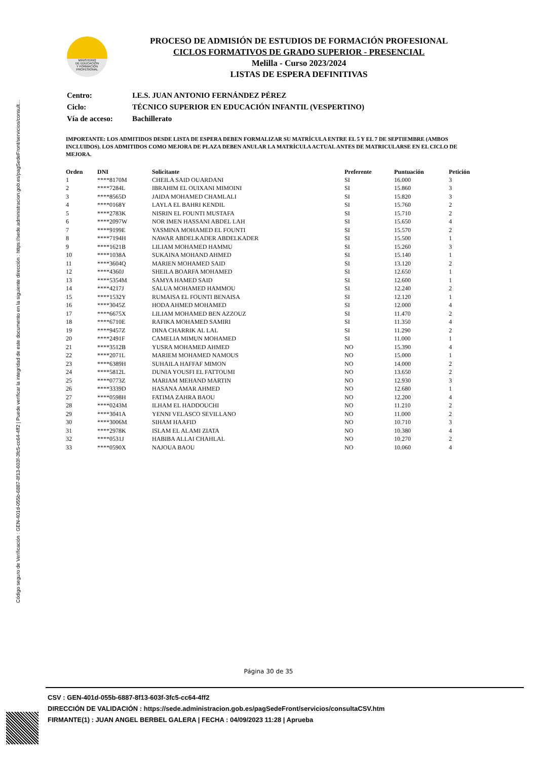Código seguro de Verificación : GEN-401d-055b-6887-8f13-603f-3fc5-cc64-4ff2 | Puede verificar la integridad de este documento en la siguiente dirección : https://sede.administracion.gob.es/pagSedeFront/servicios/consult...
MINISTERIO
DE EDUCACIÓN
Y FORMACIÓN
PROFESIONAL
PROCESO DE ADMISIÓN DE ESTUDIOS DE FORMACIÓN PROFESIONAL
CICLOS FORMATIVOS DE GRADO SUPERIOR - PRESENCIAL
Melilla - Curso 2023/2024
LISTAS DE ESPERA DEFINITIVAS
| Centro: | I.E.S. JUAN ANTONIO FERNÁNDEZ PÉREZ |
| Ciclo: | TÉCNICO SUPERIOR EN EDUCACIÓN INFANTIL (VESPERTINO) |
| Vía de acceso: | Bachillerato |
IMPORTANTE: LOS ADMITIDOS DESDE LISTA DE ESPERA DEBEN FORMALIZAR SU MATRÍCULA ENTRE EL 5 Y EL 7 DE SEPTIEMBRE (AMBOS INCLUIDOS). LOS ADMITIDOS COMO MEJORA DE PLAZA DEBEN ANULAR LA MATRÍCULA ACTUAL ANTES DE MATRICULARSE EN EL CICLO DE MEJORA.
| Orden | DNI | Solicitante | Preferente | Puntuación | Petición |
| --- | --- | --- | --- | --- | --- |
| 1 | ****8170M | CHEILA SAID OUARDANI | SI | 16.000 | 3 |
| 2 | ****7284L | IBRAHIM EL OUIXANI MIMOINI | SI | 15.860 | 3 |
| 3 | ****8565D | JAIDA MOHAMED CHAMLALI | SI | 15.820 | 3 |
| 4 | ****0168Y | LAYLA EL BAHRI KENDIL | SI | 15.760 | 2 |
| 5 | ****2783K | NISRIN EL FOUNTI MUSTAFA | SI | 15.710 | 2 |
| 6 | ****2097W | NOR IMEN HASSANI ABDEL LAH | SI | 15.650 | 4 |
| 7 | ****9199E | YASMINA MOHAMED EL FOUNTI | SI | 15.570 | 2 |
| 8 | ****7194H | NAWAR ABDELKADER ABDELKADER | SI | 15.500 | 1 |
| 9 | ****1621B | LILIAM MOHAMED HAMMU | SI | 15.260 | 3 |
| 10 | ****1038A | SUKAINA MOHAND AHMED | SI | 15.140 | 1 |
| 11 | ****3604Q | MARIEN MOHAMED SAID | SI | 13.120 | 2 |
| 12 | ****4360J | SHEILA BOARFA MOHAMED | SI | 12.650 | 1 |
| 13 | ****5354M | SAMYA HAMED SAID | SI | 12.600 | 1 |
| 14 | ****4217J | SALUA MOHAMED HAMMOU | SI | 12.240 | 2 |
| 15 | ****1532Y | RUMAISA EL FOUNTI BENAISA | SI | 12.120 | 1 |
| 16 | ****3045Z | HODA AHMED MOHAMED | SI | 12.000 | 4 |
| 17 | ****6675X | LILIAM MOHAMED BEN AZZOUZ | SI | 11.470 | 2 |
| 18 | ****6710E | RAFIKA MOHAMED SAMIRI | SI | 11.350 | 4 |
| 19 | ****9457Z | DINA CHARRIK AL LAL | SI | 11.290 | 2 |
| 20 | ****2491F | CAMELIA MIMUN MOHAMED | SI | 11.000 | 1 |
| 21 | ****3512B | YUSRA MOHAMED AHMED | NO | 15.390 | 4 |
| 22 | ****2071L | MARIEM MOHAMED NAMOUS | NO | 15.000 | 1 |
| 23 | ****6389H | SUHAILA HAFFAF MIMON | NO | 14.000 | 2 |
| 24 | ****5812L | DUNIA YOUSFI EL FATTOUMI | NO | 13.650 | 2 |
| 25 | ****0773Z | MARIAM MEHAND MARTIN | NO | 12.930 | 3 |
| 26 | ****3339D | HASANA AMAR AHMED | NO | 12.680 | 1 |
| 27 | ****0598H | FATIMA ZAHRA BAOU | NO | 12.200 | 4 |
| 28 | ****0243M | ILHAM EL HADDOUCHI | NO | 11.210 | 2 |
| 29 | ****3041A | YENNI VELASCO SEVILLANO | NO | 11.000 | 2 |
| 30 | ****3006M | SIHAM HAAFID | NO | 10.710 | 3 |
| 31 | ****2978K | ISLAM EL ALAMI ZIATA | NO | 10.380 | 4 |
| 32 | ****0531J | HABIBA ALLAI CHAHLAL | NO | 10.270 | 2 |
| 33 | ****0590X | NAJOUA BAOU | NO | 10.060 | 4 |
Página 30 de 35
CSV : GEN-401d-055b-6887-8f13-603f-3fc5-cc64-4ff2
DIRECCIÓN DE VALIDACIÓN : https://sede.administracion.gob.es/pagSedeFront/servicios/consultaCSV.htm
FIRMANTE(1) : JUAN ANGEL BERBEL GALERA | FECHA : 04/09/2023 11:28 | Aprueba